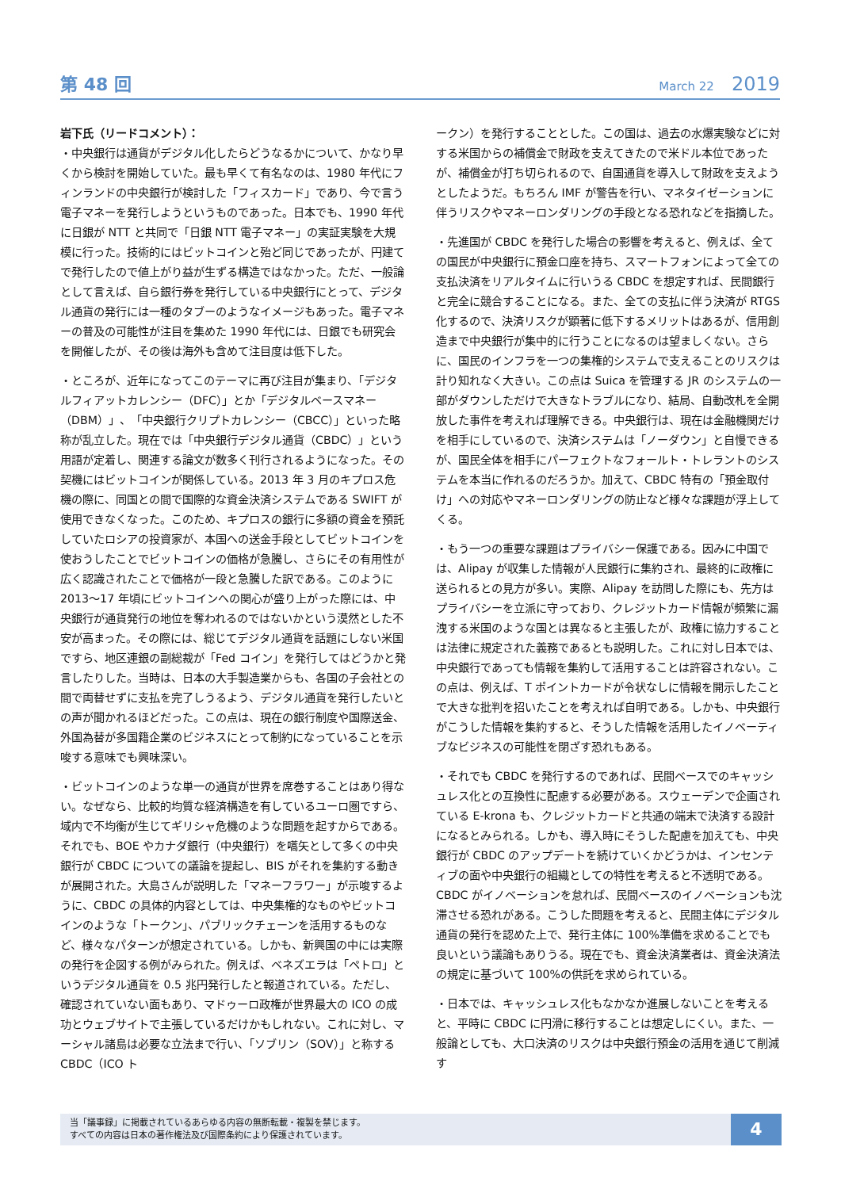第 48 回
March 22 2019
岩下氏（リードコメント）：
・中央銀行は通貨がデジタル化したらどうなるかについて、かなり早くから検討を開始していた。最も早くて有名なのは、1980 年代にフィンランドの中央銀行が検討した「フィスカード」であり、今で言う電子マネーを発行しようというものであった。日本でも、1990 年代に日銀が NTT と共同で「日銀 NTT 電子マネー」の実証実験を大規模に行った。技術的にはビットコインと殆ど同じであったが、円建てで発行したので値上がり益が生ずる構造ではなかった。ただ、一般論として言えば、自ら銀行券を発行している中央銀行にとって、デジタル通貨の発行には一種のタブーのようなイメージもあった。電子マネーの普及の可能性が注目を集めた 1990 年代には、日銀でも研究会を開催したが、その後は海外も含めて注目度は低下した。
・ところが、近年になってこのテーマに再び注目が集まり、「デジタルフィアットカレンシー（DFC）」とか「デジタルベースマネー（DBM）」、「中央銀行クリプトカレンシー（CBCC）」といった略称が乱立した。現在では「中央銀行デジタル通貨（CBDC）」という用語が定着し、関連する論文が数多く刊行されるようになった。その契機にはビットコインが関係している。2013 年 3 月のキプロス危機の際に、同国との間で国際的な資金決済システムである SWIFT が使用できなくなった。このため、キプロスの銀行に多額の資金を預託していたロシアの投資家が、本国への送金手段としてビットコインを使おうしたことでビットコインの価格が急騰し、さらにその有用性が広く認識されたことで価格が一段と急騰した訳である。このように 2013～17 年頃にビットコインへの関心が盛り上がった際には、中央銀行が通貨発行の地位を奪われるのではないかという漠然とした不安が高まった。その際には、総じてデジタル通貨を話題にしない米国ですら、地区連銀の副総裁が「Fed コイン」を発行してはどうかと発言したりした。当時は、日本の大手製造業からも、各国の子会社との間で両替せずに支払を完了しうるよう、デジタル通貨を発行したいとの声が聞かれるほどだった。この点は、現在の銀行制度や国際送金、外国為替が多国籍企業のビジネスにとって制約になっていることを示唆する意味でも興味深い。
・ビットコインのような単一の通貨が世界を席巻することはあり得ない。なぜなら、比較的均質な経済構造を有しているユーロ圏ですら、域内で不均衡が生じてギリシャ危機のような問題を起すからである。それでも、BOE やカナダ銀行（中央銀行）を嚆矢として多くの中央銀行が CBDC についての議論を提起し、BIS がそれを集約する動きが展開された。大島さんが説明した「マネーフラワー」が示唆するように、CBDC の具体的内容としては、中央集権的なものやビットコインのような「トークン」、パブリックチェーンを活用するものなど、様々なパターンが想定されている。しかも、新興国の中には実際の発行を企図する例がみられた。例えば、ベネズエラは「ペトロ」というデジタル通貨を 0.5 兆円発行したと報道されている。ただし、確認されていない面もあり、マドゥーロ政権が世界最大の ICO の成功とウェブサイトで主張しているだけかもしれない。これに対し、マーシャル諸島は必要な立法まで行い、「ソブリン（SOV）」と称する CBDC（ICO ト
ークン）を発行することとした。この国は、過去の水爆実験などに対する米国からの補償金で財政を支えてきたので米ドル本位であったが、補償金が打ち切られるので、自国通貨を導入して財政を支えようとしたようだ。もちろん IMF が警告を行い、マネタイゼーションに伴うリスクやマネーロンダリングの手段となる恐れなどを指摘した。
・先進国が CBDC を発行した場合の影響を考えると、例えば、全ての国民が中央銀行に預金口座を持ち、スマートフォンによって全ての支払決済をリアルタイムに行いうる CBDC を想定すれば、民間銀行と完全に競合することになる。また、全ての支払に伴う決済が RTGS 化するので、決済リスクが顕著に低下するメリットはあるが、信用創造まで中央銀行が集中的に行うことになるのは望ましくない。さらに、国民のインフラを一つの集権的システムで支えることのリスクは計り知れなく大きい。この点は Suica を管理する JR のシステムの一部がダウンしただけで大きなトラブルになり、結局、自動改札を全開放した事件を考えれば理解できる。中央銀行は、現在は金融機関だけを相手にしているので、決済システムは「ノーダウン」と自慢できるが、国民全体を相手にパーフェクトなフォールト・トレラントのシステムを本当に作れるのだろうか。加えて、CBDC 特有の「預金取付け」への対応やマネーロンダリングの防止など様々な課題が浮上してくる。
・もう一つの重要な課題はプライバシー保護である。因みに中国では、Alipay が収集した情報が人民銀行に集約され、最終的に政権に送られるとの見方が多い。実際、Alipay を訪問した際にも、先方はプライバシーを立派に守っており、クレジットカード情報が頻繁に漏洩する米国のような国とは異なると主張したが、政権に協力することは法律に規定された義務であるとも説明した。これに対し日本では、中央銀行であっても情報を集約して活用することは許容されない。この点は、例えば、T ポイントカードが令状なしに情報を開示したことで大きな批判を招いたことを考えれば自明である。しかも、中央銀行がこうした情報を集約すると、そうした情報を活用したイノベーティブなビジネスの可能性を閉ざす恐れもある。
・それでも CBDC を発行するのであれば、民間ベースでのキャッシュレス化との互換性に配慮する必要がある。スウェーデンで企画されている E-krona も、クレジットカードと共通の端末で決済する設計になるとみられる。しかも、導入時にそうした配慮を加えても、中央銀行が CBDC のアップデートを続けていくかどうかは、インセンティブの面や中央銀行の組織としての特性を考えると不透明である。CBDC がイノベーションを怠れば、民間ベースのイノベーションも沈滞させる恐れがある。こうした問題を考えると、民間主体にデジタル通貨の発行を認めた上で、発行主体に 100%準備を求めることでも良いという議論もありうる。現在でも、資金決済業者は、資金決済法の規定に基づいて 100%の供託を求められている。
・日本では、キャッシュレス化もなかなか進展しないことを考えると、平時に CBDC に円滑に移行することは想定しにくい。また、一般論としても、大口決済のリスクは中央銀行預金の活用を通じて削減す
当「議事録」に掲載されているあらゆる内容の無断転載・複製を禁じます。
すべての内容は日本の著作権法及び国際条約により保護されています。
4